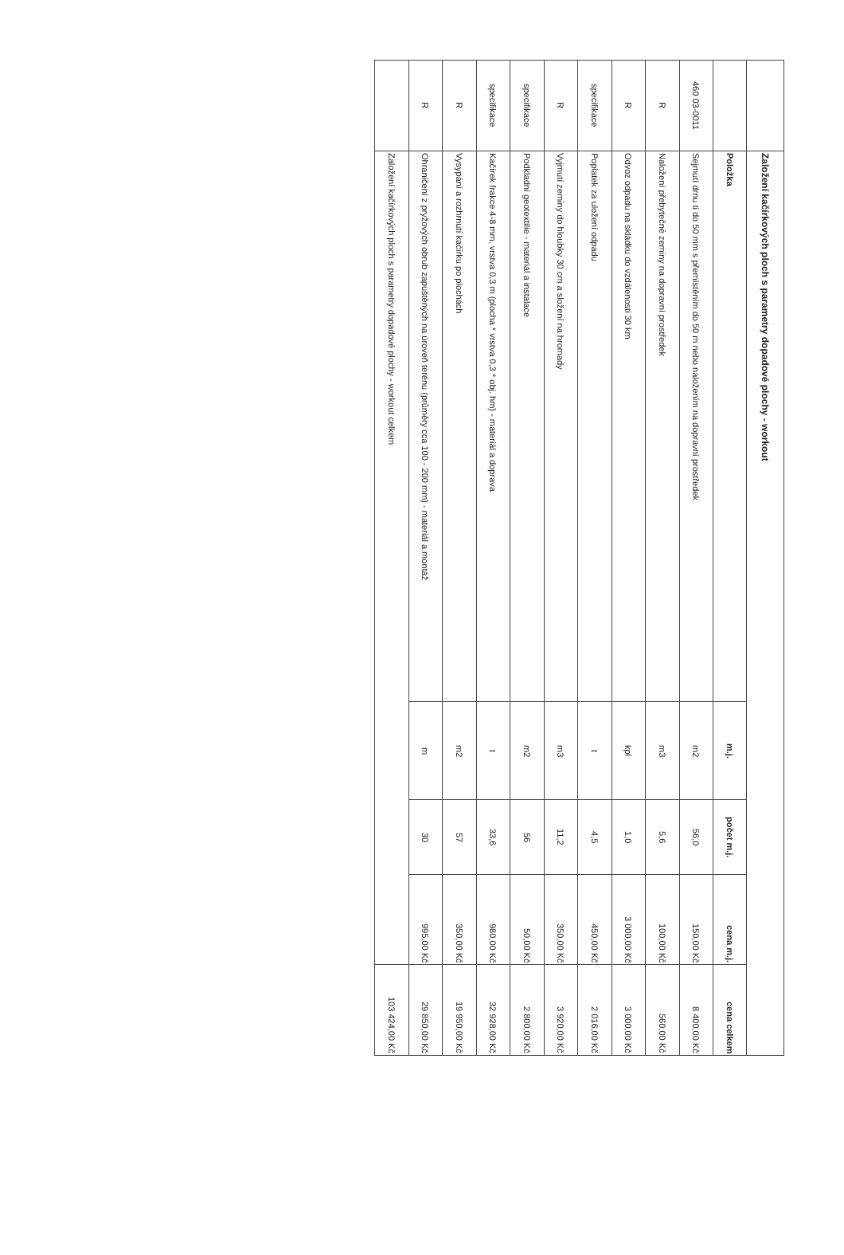| | Založení kačírkových ploch s parametry dopadové plochy - workout | | | | |
| | Položka | m.j. | počet m.j. | cena m.j. | cena celkem |
| 460 03-0011 | Sejmutí drnu ti do 50 mm s přemístěním do 50 m nebo naložením na dopravní prostředek | m2 | 56,0 | 150,00 Kč | 8 400,00 Kč |
| R | Naložení přebytečné zeminy na dopravní prostředek | m3 | 5,6 | 100,00 Kč | 560,00 Kč |
| R | Odvoz odpadu na skládku do vzdálenosti 30 km | kpl | 1,0 | 3 000,00 Kč | 3 000,00 Kč |
| specifikace | Poplatek za uložení odpadu | t | 4,5 | 450,00 Kč | 2 016,00 Kč |
| R | Vyjmutí zeminy do hloubky 30 cm a složení na hromady | m3 | 11,2 | 350,00 Kč | 3 920,00 Kč |
| specifikace | Podkladní geotextilie - materiál a instalace | m2 | 56 | 50,00 Kč | 2 800,00 Kč |
| specifikace | Kačírek frakce 4-8 mm, vrstva 0,3 m (plocha * vrstva 0,3 * obj. hm) - materiál a doprava | t | 33,6 | 980,00 Kč | 32 928,00 Kč |
| R | Vysypání a rozhrnutí kačírku po plochách | m2 | 57 | 350,00 Kč | 19 950,00 Kč |
| R | Ohraničení z pryžových obrub zapuštěných na úroveň terénu (průměry cca 100 - 200 mm) - materiál a montáž | m | 30 | 995,00 Kč | 29 850,00 Kč |
| | Založení kačírkových ploch s parametry dopadové plochy - workout celkem | | | | 103 424,00 Kč |